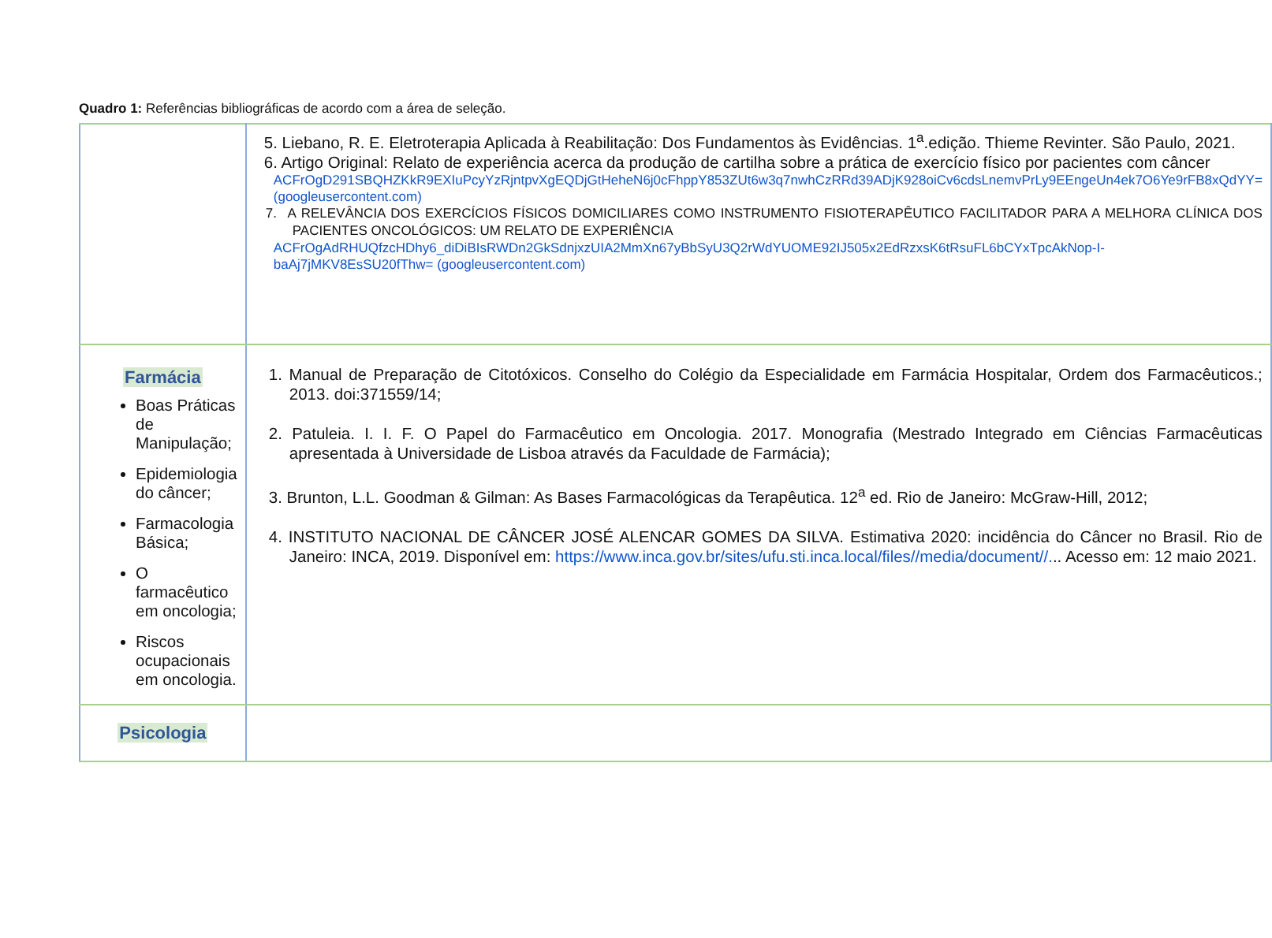Quadro 1: Referências bibliográficas de acordo com a área de seleção.
| | 5. Liebano, R. E. Eletroterapia Aplicada à Reabilitação: Dos Fundamentos às Evidências. 1<sup>a</sup>.edição. Thieme Revinter. São Paulo, 2021. 6. Artigo Original: Relato de experiência acerca da produção de cartilha sobre a prática de exercício físico por pacientes com câncer ACFrOgD291SBQHZKkR9EXIuPcyYzRjntpvXgEQDjGtHeheN6j0cFhppY853ZUt6w3q7nwhCzRRd39ADjK928oiCv6cdsLnemvPrLy9EEngeUn4ek7O6Ye9rFB8xQdYY= (googleusercontent.com) 7. A RELEVÂNCIA DOS EXERCÍCIOS FÍSICOS DOMICILIARES COMO INSTRUMENTO FISIOTERAPÊUTICO FACILITADOR PARA A MELHORA CLÍNICA DOS PACIENTES ONCOLÓGICOS: UM RELATO DE EXPERIÊNCIA ACFrOgAdRHUQfzcHDhy6_diDiBIsRWDn2GkSdnjxzUIA2MmXn67yBbSyU3Q2rWdYUOME92IJ505x2EdRzxsK6tRsuFL6bCYxTpcAkNop-I-baAj7jMKV8EsSU20fThw= (googleusercontent.com) |
| Farmácia Boas Práticas de Manipulação; Epidemiologia do câncer; Farmacologia Básica; O farmacêutico em oncologia; Riscos ocupacionais em oncologia. | 1. Manual de Preparação de Citotóxicos. Conselho do Colégio da Especialidade em Farmácia Hospitalar, Ordem dos Farmacêuticos.; 2013. doi:371559/14; 2. Patuleia. I. I. F. O Papel do Farmacêutico em Oncologia. 2017. Monografia (Mestrado Integrado em Ciências Farmacêuticas apresentada à Universidade de Lisboa através da Faculdade de Farmácia); 3. Brunton, L.L. Goodman & Gilman: As Bases Farmacológicas da Terapêutica. 12<sup>a</sup> ed. Rio de Janeiro: McGraw-Hill, 2012; 4. INSTITUTO NACIONAL DE CÂNCER JOSÉ ALENCAR GOMES DA SILVA. Estimativa 2020: incidência do Câncer no Brasil. Rio de Janeiro: INCA, 2019. Disponível em: https://www.inca.gov.br/sites/ufu.sti.inca.local/files//media/document//. .. Acesso em: 12 maio 2021. |
| Psicologia | |